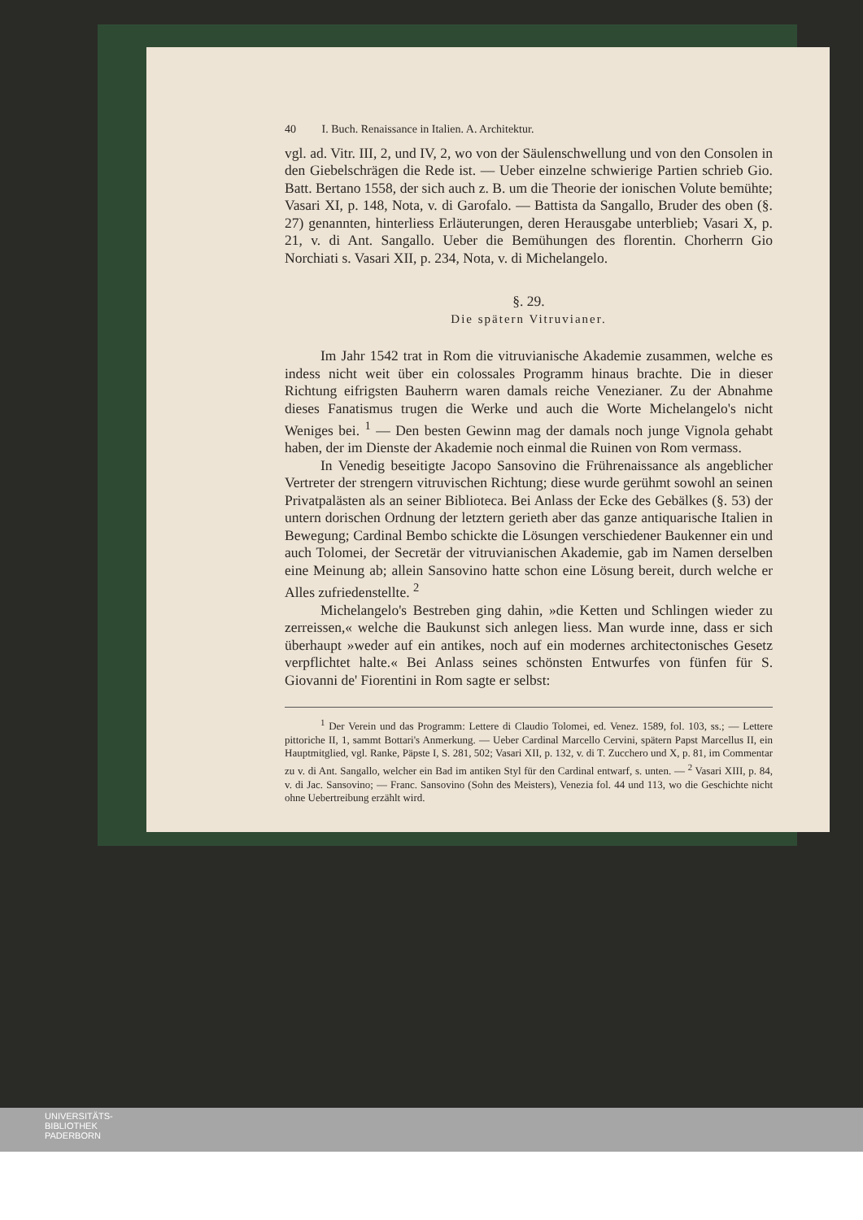40 I. Buch. Renaissance in Italien. A. Architektur.
vgl. ad. Vitr. III, 2, und IV, 2, wo von der Säulenschwellung und von den Consolen in den Giebelschrägen die Rede ist. — Ueber einzelne schwierige Partien schrieb Gio. Batt. Bertano 1558, der sich auch z. B. um die Theorie der ionischen Volute bemühte; Vasari XI, p. 148, Nota, v. di Garofalo. — Battista da Sangallo, Bruder des oben (§. 27) genannten, hinterliess Erläuterungen, deren Herausgabe unterblieb; Vasari X, p. 21, v. di Ant. Sangallo. Ueber die Bemühungen des florentin. Chorherrn Gio Norchiati s. Vasari XII, p. 234, Nota, v. di Michelangelo.
§. 29.
Die spätern Vitruvianer.
Im Jahr 1542 trat in Rom die vitruvianische Akademie zusammen, welche es indess nicht weit über ein colossales Programm hinaus brachte. Die in dieser Richtung eifrigsten Bauherrn waren damals reiche Venezianer. Zu der Abnahme dieses Fanatismus trugen die Werke und auch die Worte Michelangelo's nicht Weniges bei. <sup>1</sup> — Den besten Gewinn mag der damals noch junge Vignola gehabt haben, der im Dienste der Akademie noch einmal die Ruinen von Rom vermass.
In Venedig beseitigte Jacopo Sansovino die Frührenaissance als angeblicher Vertreter der strengern vitruvischen Richtung; diese wurde gerühmt sowohl an seinen Privatpalästen als an seiner Biblioteca. Bei Anlass der Ecke des Gebälkes (§. 53) der untern dorischen Ordnung der letztern gerieth aber das ganze antiquarische Italien in Bewegung; Cardinal Bembo schickte die Lösungen verschiedener Baukenner ein und auch Tolomei, der Secretär der vitruvianischen Akademie, gab im Namen derselben eine Meinung ab; allein Sansovino hatte schon eine Lösung bereit, durch welche er Alles zufriedenstellte. <sup>2</sup>
Michelangelo's Bestreben ging dahin, »die Ketten und Schlingen wieder zu zerreissen,« welche die Baukunst sich anlegen liess. Man wurde inne, dass er sich überhaupt »weder auf ein antikes, noch auf ein modernes architectonisches Gesetz verpflichtet halte.« Bei Anlass seines schönsten Entwurfes von fünfen für S. Giovanni de' Fiorentini in Rom sagte er selbst:
<sup>1</sup> Der Verein und das Programm: Lettere di Claudio Tolomei, ed. Venez. 1589, fol. 103, ss.; — Lettere pittoriche II, 1, sammt Bottari's Anmerkung. — Ueber Cardinal Marcello Cervini, spätern Papst Marcellus II, ein Hauptmitglied, vgl. Ranke, Päpste I, S. 281, 502; Vasari XII, p. 132, v. di T. Zucchero und X, p. 81, im Commentar zu v. di Ant. Sangallo, welcher ein Bad im antiken Styl für den Cardinal entwarf, s. unten. — <sup>2</sup> Vasari XIII, p. 84, v. di Jac. Sansovino; — Franc. Sansovino (Sohn des Meisters), Venezia fol. 44 und 113, wo die Geschichte nicht ohne Uebertreibung erzählt wird.
UNIVERSITÄTS-
BIBLIOTHEK
PADERBORN